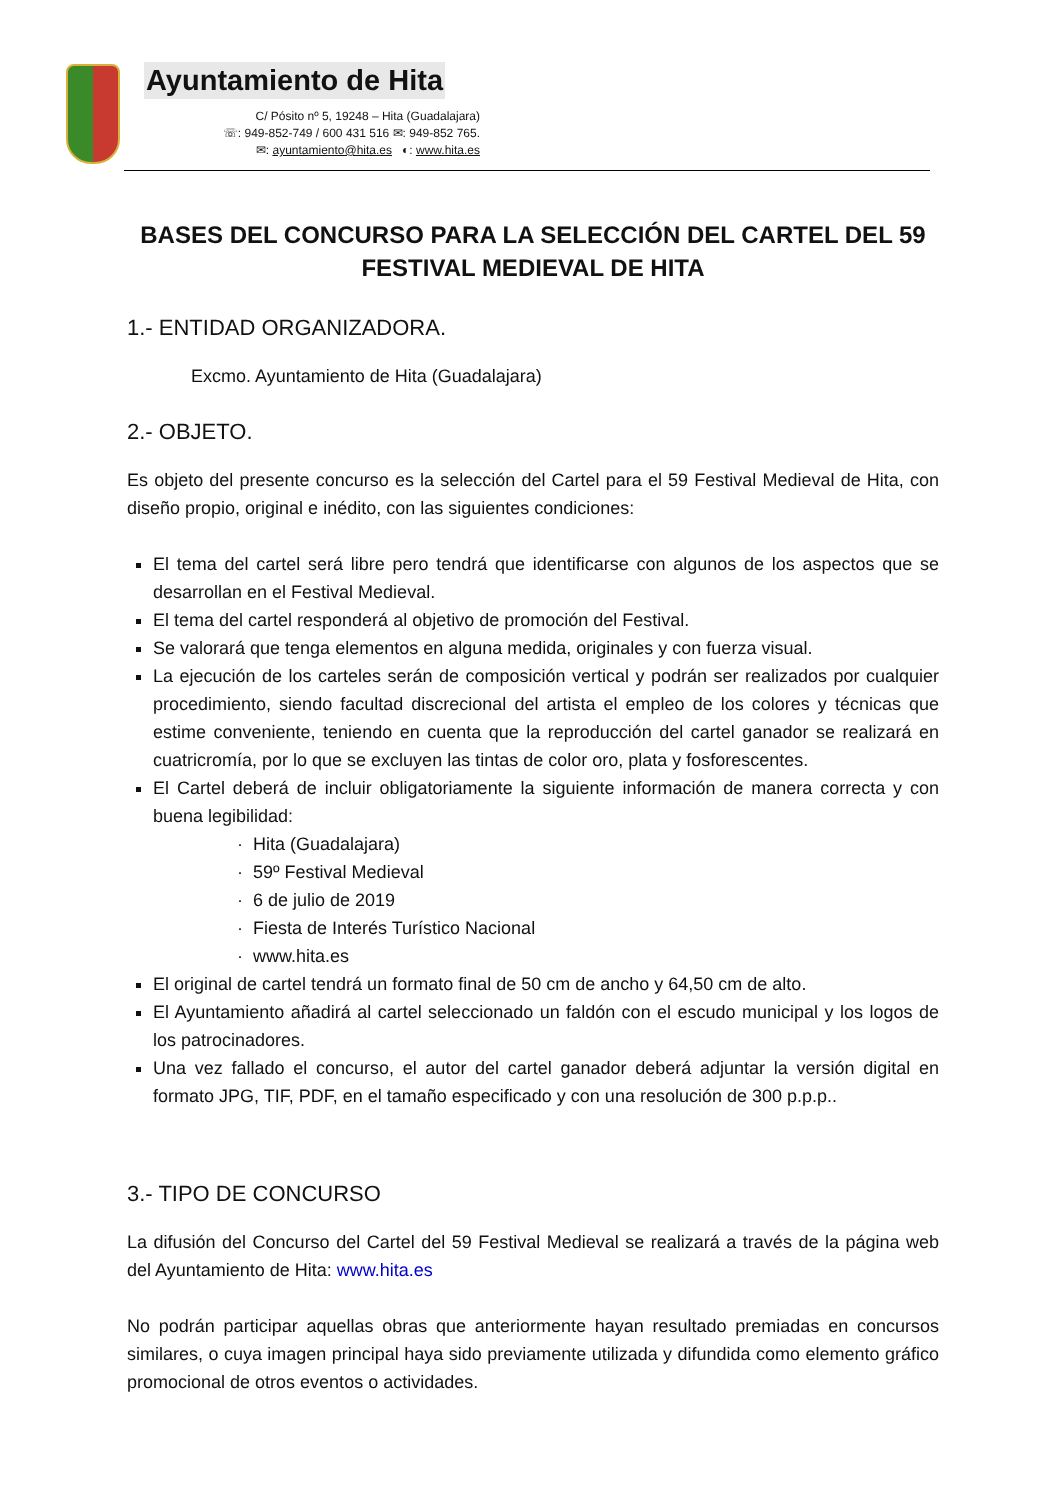Ayuntamiento de Hita
C/ Pósito nº 5, 19248 – Hita (Guadalajara)
☏: 949-852-749 / 600 431 516 ✉: 949-852 765.
✉: ayuntamiento@hita.es ◐: www.hita.es
BASES DEL CONCURSO PARA LA SELECCIÓN DEL CARTEL DEL 59 FESTIVAL MEDIEVAL DE HITA
1.- ENTIDAD ORGANIZADORA.
Excmo. Ayuntamiento de Hita (Guadalajara)
2.- OBJETO.
Es objeto del presente concurso es la selección del Cartel para el 59 Festival Medieval de Hita, con diseño propio, original e inédito, con las siguientes condiciones:
El tema del cartel será libre pero tendrá que identificarse con algunos de los aspectos que se desarrollan en el Festival Medieval.
El tema del cartel responderá al objetivo de promoción del Festival.
Se valorará que tenga elementos en alguna medida, originales y con fuerza visual.
La ejecución de los carteles serán de composición vertical y podrán ser realizados por cualquier procedimiento, siendo facultad discrecional del artista el empleo de los colores y técnicas que estime conveniente, teniendo en cuenta que la reproducción del cartel ganador se realizará en cuatricromía, por lo que se excluyen las tintas de color oro, plata y fosforescentes.
El Cartel deberá de incluir obligatoriamente la siguiente información de manera correcta y con buena legibilidad:
Hita (Guadalajara)
59º Festival Medieval
6 de julio de 2019
Fiesta de Interés Turístico Nacional
www.hita.es
El original de cartel tendrá un formato final de 50 cm de ancho y 64,50 cm de alto.
El Ayuntamiento añadirá al cartel seleccionado un faldón con el escudo municipal y los logos de los patrocinadores.
Una vez fallado el concurso, el autor del cartel ganador deberá adjuntar la versión digital en formato JPG, TIF, PDF, en el tamaño especificado y con una resolución de 300 p.p.p..
3.- TIPO DE CONCURSO
La difusión del Concurso del Cartel del 59 Festival Medieval se realizará a través de la página web del Ayuntamiento de Hita: www.hita.es
No podrán participar aquellas obras que anteriormente hayan resultado premiadas en concursos similares, o cuya imagen principal haya sido previamente utilizada y difundida como elemento gráfico promocional de otros eventos o actividades.